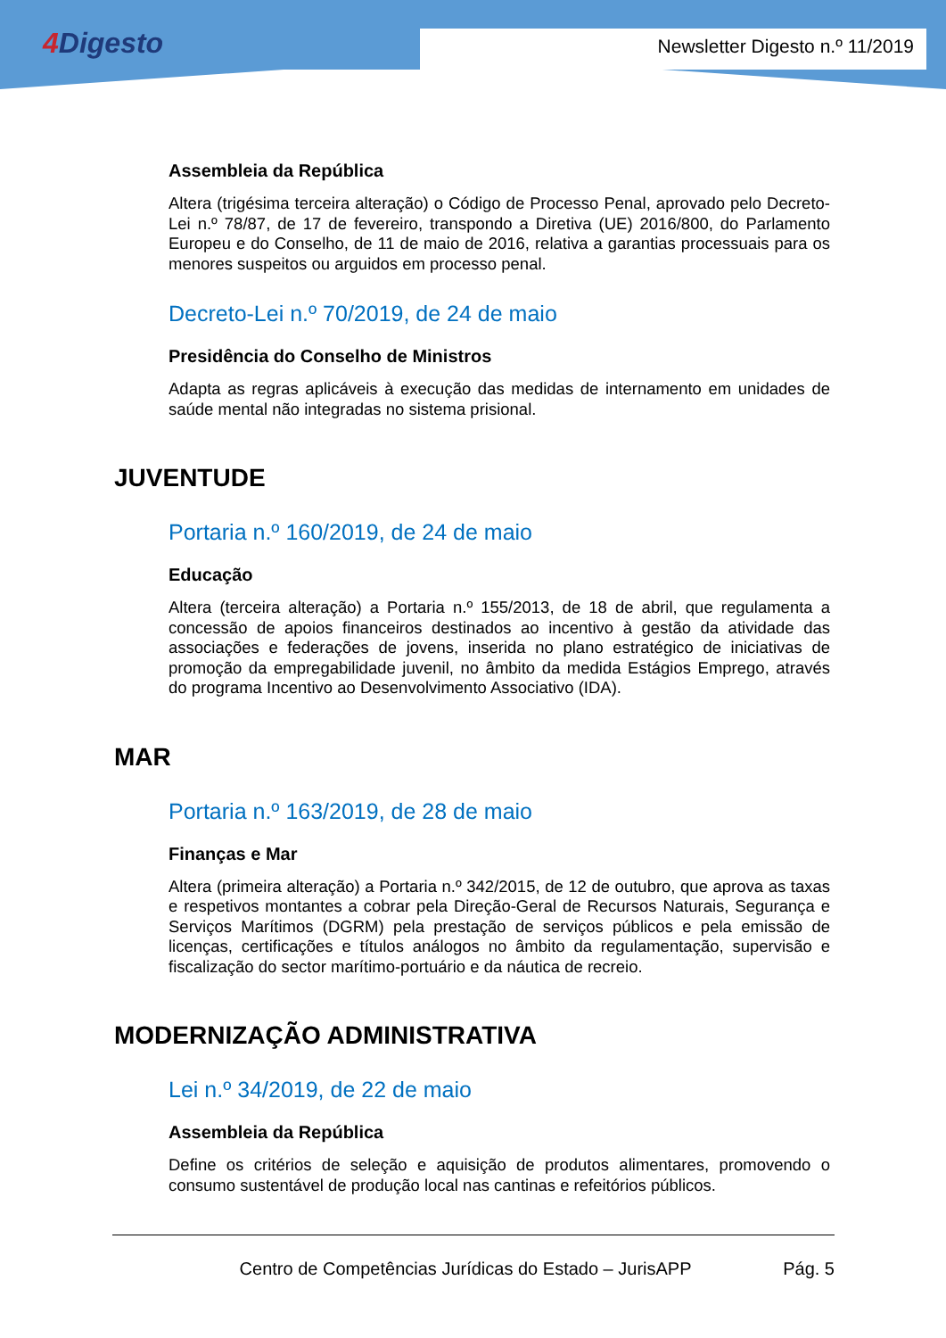4 Digesto Newsletter Digesto n.º 11/2019
Assembleia da República
Altera (trigésima terceira alteração) o Código de Processo Penal, aprovado pelo Decreto-Lei n.º 78/87, de 17 de fevereiro, transpondo a Diretiva (UE) 2016/800, do Parlamento Europeu e do Conselho, de 11 de maio de 2016, relativa a garantias processuais para os menores suspeitos ou arguidos em processo penal.
Decreto-Lei n.º 70/2019, de 24 de maio
Presidência do Conselho de Ministros
Adapta as regras aplicáveis à execução das medidas de internamento em unidades de saúde mental não integradas no sistema prisional.
JUVENTUDE
Portaria n.º 160/2019, de 24 de maio
Educação
Altera (terceira alteração) a Portaria n.º 155/2013, de 18 de abril, que regulamenta a concessão de apoios financeiros destinados ao incentivo à gestão da atividade das associações e federações de jovens, inserida no plano estratégico de iniciativas de promoção da empregabilidade juvenil, no âmbito da medida Estágios Emprego, através do programa Incentivo ao Desenvolvimento Associativo (IDA).
MAR
Portaria n.º 163/2019, de 28 de maio
Finanças e Mar
Altera (primeira alteração) a Portaria n.º 342/2015, de 12 de outubro, que aprova as taxas e respetivos montantes a cobrar pela Direção-Geral de Recursos Naturais, Segurança e Serviços Marítimos (DGRM) pela prestação de serviços públicos e pela emissão de licenças, certificações e títulos análogos no âmbito da regulamentação, supervisão e fiscalização do sector marítimo-portuário e da náutica de recreio.
MODERNIZAÇÃO ADMINISTRATIVA
Lei n.º 34/2019, de 22 de maio
Assembleia da República
Define os critérios de seleção e aquisição de produtos alimentares, promovendo o consumo sustentável de produção local nas cantinas e refeitórios públicos.
Centro de Competências Jurídicas do Estado – JurisAPP Pág. 5